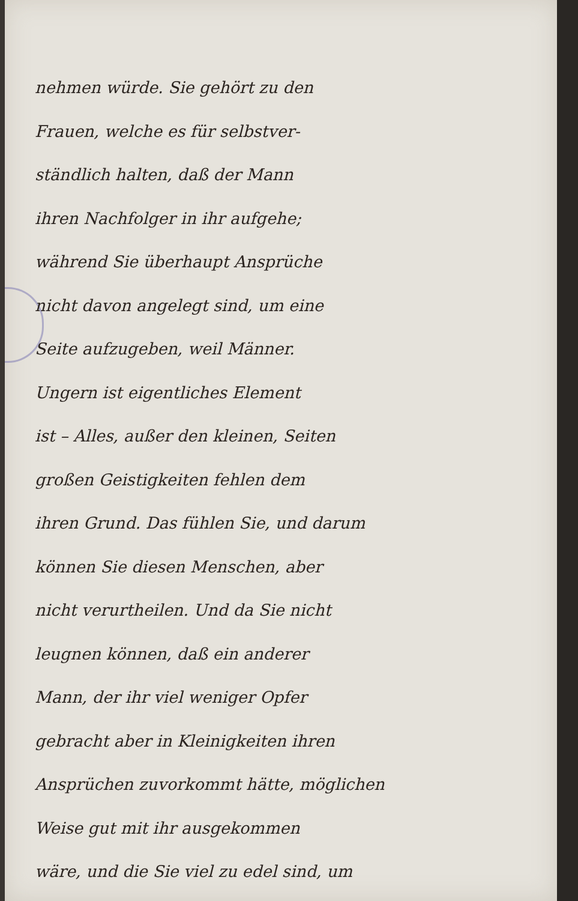nehmen würde. Sie gehört zu den
Frauen, welche es für selbstver-
ständlich halten, daß der Mann
ihren Nachfolger in ihr aufgehe;
während Sie überhaupt Ansprüche
nicht davon angelegt sind, um eine
Seite aufzugeben, weil Männer.
Ungern ist eigentliches Element
ist – Alles, außer den kleinen, Seiten
großen Geistigkeiten fehlen dem
ihren Grund. Das fühlen Sie, und darum
können Sie diesen Menschen, aber
nicht verurtheilen. Und da Sie nicht
leugnen können, daß ein anderer
Mann, der ihr viel weniger Opfer
gebracht aber in Kleinigkeiten ihren
Ansprüchen zuvorkommt hätte, möglichen
Weise gut mit ihr ausgekommen
wäre, und die Sie viel zu edel sind, um